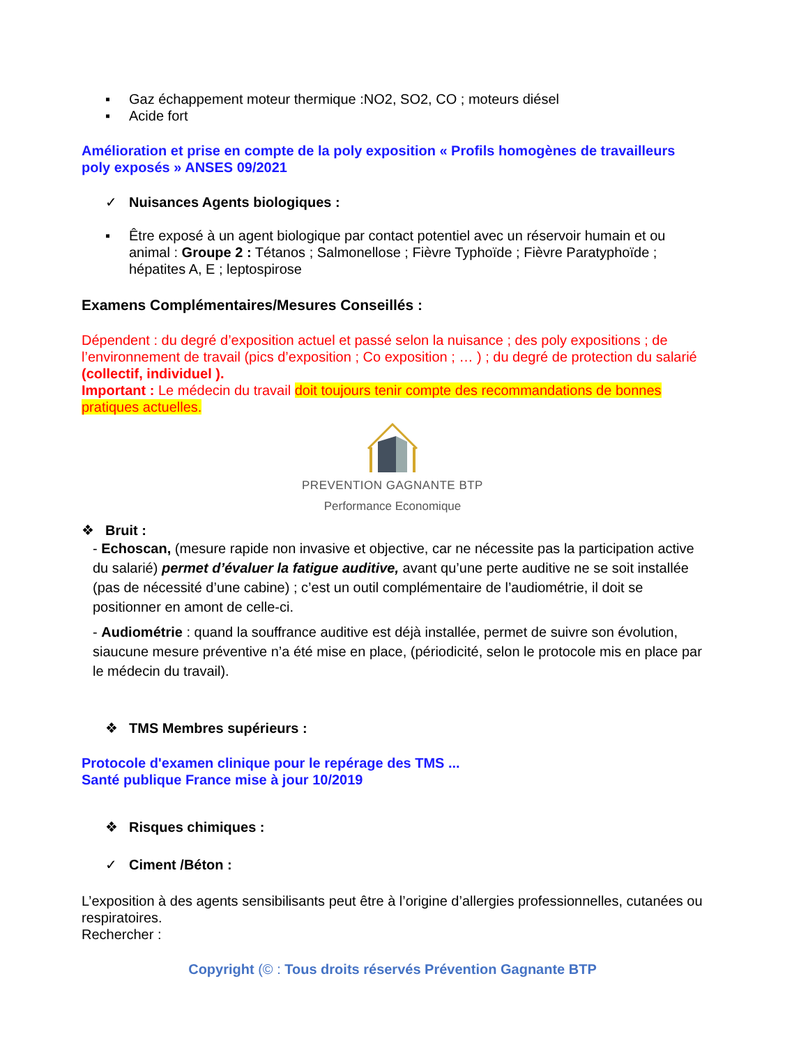▪ Gaz échappement moteur thermique :NO2, SO2, CO ; moteurs diésel
▪ Acide fort
Amélioration et prise en compte de la poly exposition « Profils homogènes de travailleurs poly exposés » ANSES 09/2021
✓ Nuisances Agents biologiques :
▪ Être exposé à un agent biologique par contact potentiel avec un réservoir humain et ou animal : Groupe 2 : Tétanos ; Salmonellose ; Fièvre Typhoïde ; Fièvre Paratyphoïde ; hépatites A, E ; leptospirose
Examens Complémentaires/Mesures Conseillés :
Dépendent : du degré d’exposition actuel et passé selon la nuisance ; des poly expositions ; de l’environnement de travail (pics d’exposition ; Co exposition ; … ) ; du degré de protection du salarié (collectif, individuel ).
Important : Le médecin du travail doit toujours tenir compte des recommandations de bonnes pratiques actuelles.
PREVENTION GAGNANTE BTP
Performance Economique
❖ Bruit :
- Echoscan, (mesure rapide non invasive et objective, car ne nécessite pas la participation active du salarié) permet d’évaluer la fatigue auditive, avant qu’une perte auditive ne se soit installée (pas de nécessité d’une cabine) ; c’est un outil complémentaire de l’audiométrie, il doit se positionner en amont de celle-ci.
- Audiométrie : quand la souffrance auditive est déjà installée, permet de suivre son évolution, siaucune mesure préventive n’a été mise en place, (périodicité, selon le protocole mis en place par le médecin du travail).
❖ TMS Membres supérieurs :
Protocole d'examen clinique pour le repérage des TMS ...
Santé publique France mise à jour 10/2019
❖ Risques chimiques :
✓ Ciment /Béton :
L’exposition à des agents sensibilisants peut être à l’origine d’allergies professionnelles, cutanées ou respiratoires.
Rechercher :
Copyright (© : Tous droits réservés Prévention Gagnante BTP